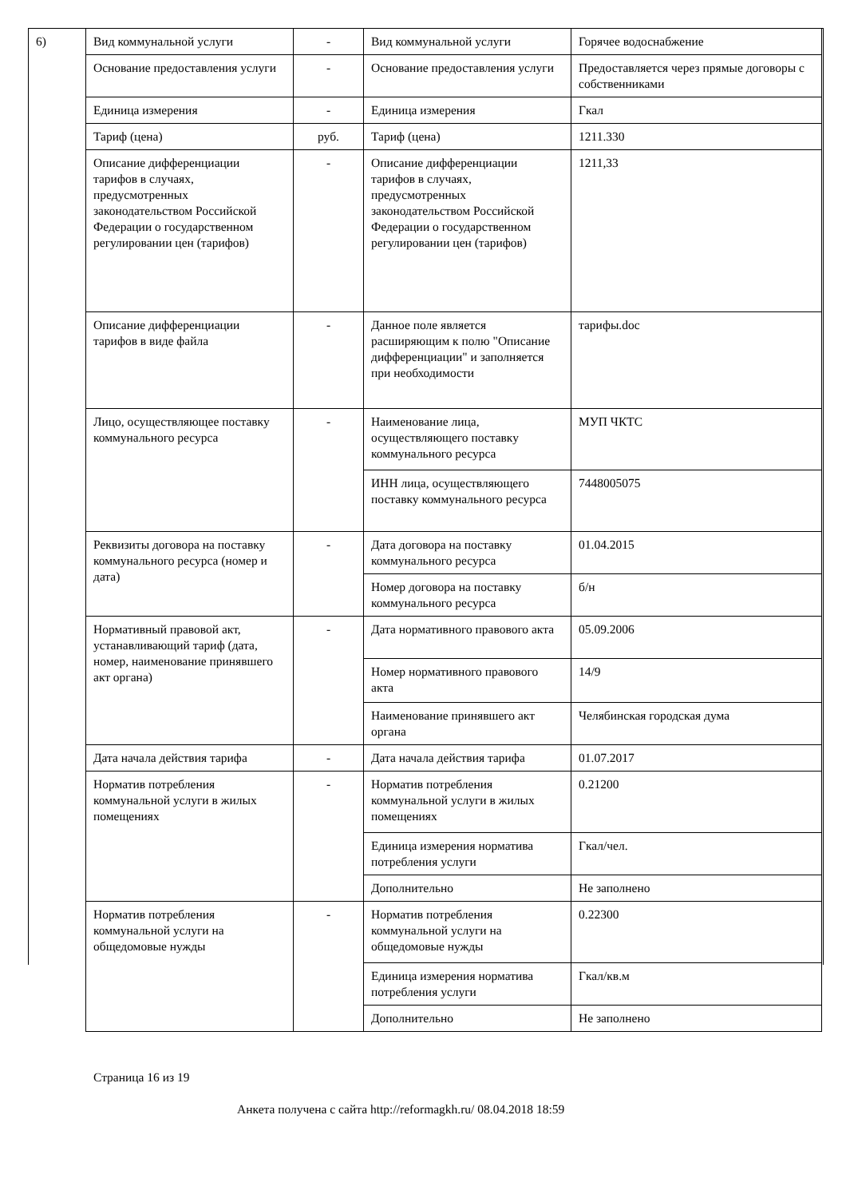6)
| Вид коммунальной услуги | - | Вид коммунальной услуги | Горячее водоснабжение |
| Основание предоставления услуги | - | Основание предоставления услуги | Предоставляется через прямые договоры с собственниками |
| Единица измерения | - | Единица измерения | Гкал |
| Тариф (цена) | руб. | Тариф (цена) | 1211.330 |
| Описание дифференциации тарифов в случаях, предусмотренных законодательством Российской Федерации о государственном регулировании цен (тарифов) | - | Описание дифференциации тарифов в случаях, предусмотренных законодательством Российской Федерации о государственном регулировании цен (тарифов) | 1211,33 |
| Описание дифференциации тарифов в виде файла | - | Данное поле является расширяющим к полю "Описание дифференциации" и заполняется при необходимости | тарифы.doc |
| Лицо, осуществляющее поставку коммунального ресурса | - | Наименование лица, осуществляющего поставку коммунального ресурса | МУП ЧКТС |
| | | ИНН лица, осуществляющего поставку коммунального ресурса | 7448005075 |
| Реквизиты договора на поставку коммунального ресурса (номер и дата) | - | Дата договора на поставку коммунального ресурса | 01.04.2015 |
| | | Номер договора на поставку коммунального ресурса | б/н |
| Нормативный правовой акт, устанавливающий тариф (дата, номер, наименование принявшего акт органа) | - | Дата нормативного правового акта | 05.09.2006 |
| | | Номер нормативного правового акта | 14/9 |
| | | Наименование принявшего акт органа | Челябинская городская дума |
| Дата начала действия тарифа | - | Дата начала действия тарифа | 01.07.2017 |
| Норматив потребления коммунальной услуги в жилых помещениях | - | Норматив потребления коммунальной услуги в жилых помещениях | 0.21200 |
| | | Единица измерения норматива потребления услуги | Гкал/чел. |
| | | Дополнительно | Не заполнено |
| Норматив потребления коммунальной услуги на общедомовые нужды | - | Норматив потребления коммунальной услуги на общедомовые нужды | 0.22300 |
| | | Единица измерения норматива потребления услуги | Гкал/кв.м |
| | | Дополнительно | Не заполнено |
Страница 16 из 19
Анкета получена с сайта http://reformagkh.ru/ 08.04.2018 18:59